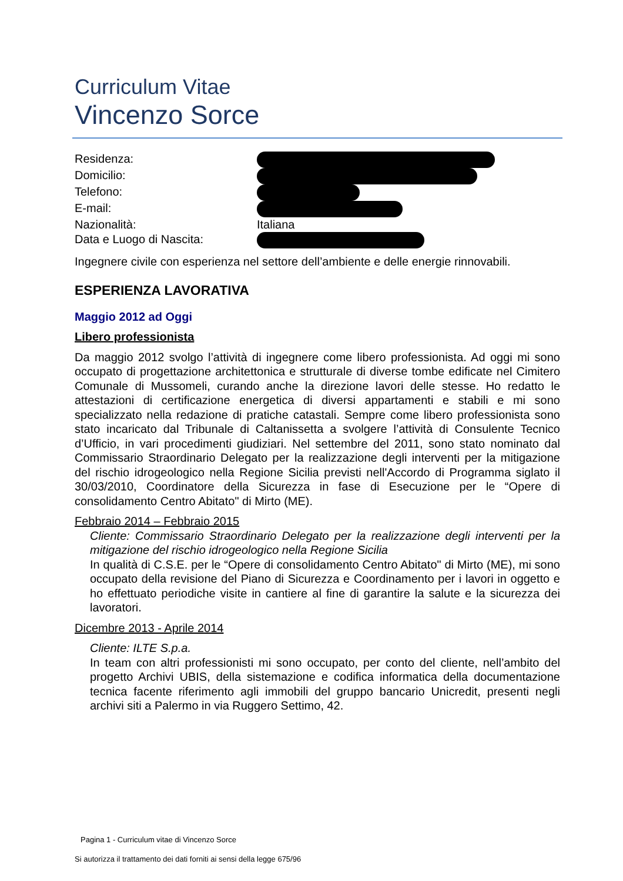Curriculum Vitae
Vincenzo Sorce
Residenza:
Domicilio:
Telefono:
E-mail:
Nazionalità: Italiana
Data e Luogo di Nascita:
Ingegnere civile con esperienza nel settore dell’ambiente e delle energie rinnovabili.
ESPERIENZA LAVORATIVA
Maggio 2012 ad Oggi
Libero professionista
Da maggio 2012 svolgo l’attività di ingegnere come libero professionista. Ad oggi mi sono occupato di progettazione architettonica e strutturale di diverse tombe edificate nel Cimitero Comunale di Mussomeli, curando anche la direzione lavori delle stesse. Ho redatto le attestazioni di certificazione energetica di diversi appartamenti e stabili e mi sono specializzato nella redazione di pratiche catastali. Sempre come libero professionista sono stato incaricato dal Tribunale di Caltanissetta a svolgere l’attività di Consulente Tecnico d’Ufficio, in vari procedimenti giudiziari. Nel settembre del 2011, sono stato nominato dal Commissario Straordinario Delegato per la realizzazione degli interventi per la mitigazione del rischio idrogeologico nella Regione Sicilia previsti nell'Accordo di Programma siglato il 30/03/2010, Coordinatore della Sicurezza in fase di Esecuzione per le “Opere di consolidamento Centro Abitato" di Mirto (ME).
Febbraio 2014 – Febbraio 2015
Cliente: Commissario Straordinario Delegato per la realizzazione degli interventi per la mitigazione del rischio idrogeologico nella Regione Sicilia
In qualità di C.S.E. per le “Opere di consolidamento Centro Abitato" di Mirto (ME), mi sono occupato della revisione del Piano di Sicurezza e Coordinamento per i lavori in oggetto e ho effettuato periodiche visite in cantiere al fine di garantire la salute e la sicurezza dei lavoratori.
Dicembre 2013 - Aprile 2014
Cliente: ILTE S.p.a.
In team con altri professionisti mi sono occupato, per conto del cliente, nell’ambito del progetto Archivi UBIS, della sistemazione e codifica informatica della documentazione tecnica facente riferimento agli immobili del gruppo bancario Unicredit, presenti negli archivi siti a Palermo in via Ruggero Settimo, 42.
Pagina 1 - Curriculum vitae di Vincenzo Sorce
Si autorizza il trattamento dei dati forniti ai sensi della legge 675/96